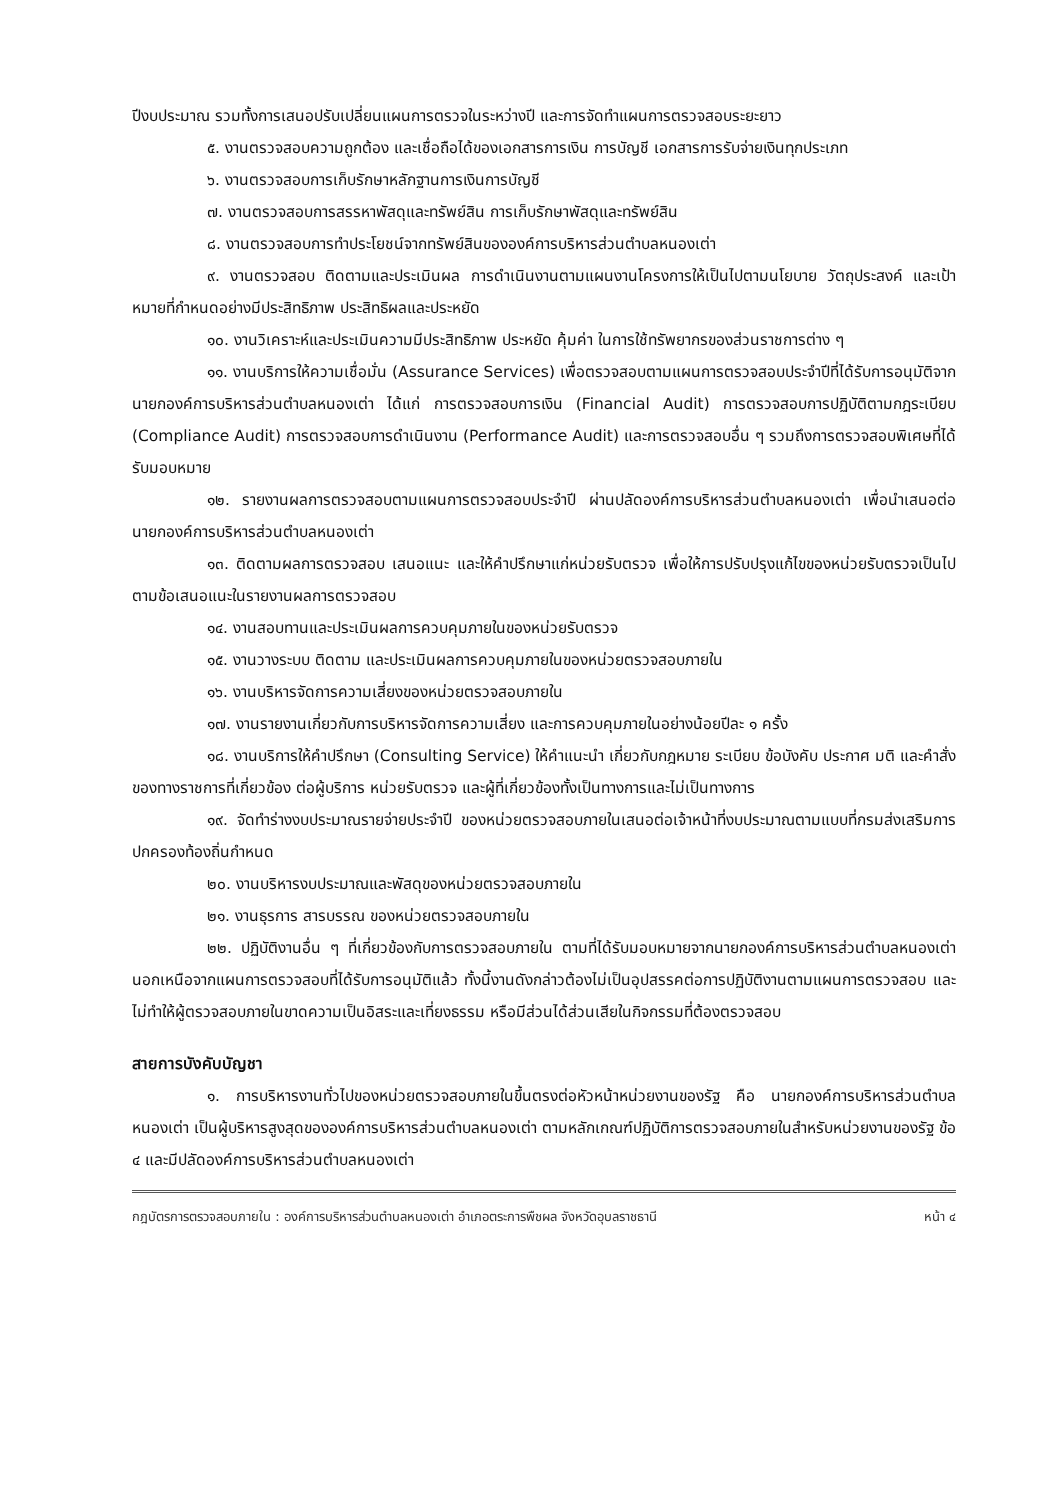ปีงบประมาณ รวมทั้งการเสนอปรับเปลี่ยนแผนการตรวจในระหว่างปี และการจัดทำแผนการตรวจสอบระยะยาว
๕. งานตรวจสอบความถูกต้อง และเชื่อถือได้ของเอกสารการเงิน การบัญชี เอกสารการรับจ่ายเงินทุกประเภท
๖. งานตรวจสอบการเก็บรักษาหลักฐานการเงินการบัญชี
๗. งานตรวจสอบการสรรหาพัสดุและทรัพย์สิน การเก็บรักษาพัสดุและทรัพย์สิน
๘. งานตรวจสอบการทำประโยชน์จากทรัพย์สินขององค์การบริหารส่วนตำบลหนองเต่า
๙. งานตรวจสอบ ติดตามและประเมินผล การดำเนินงานตามแผนงานโครงการให้เป็นไปตามนโยบาย วัตถุประสงค์ และเป้าหมายที่กำหนดอย่างมีประสิทธิภาพ ประสิทธิผลและประหยัด
๑๐. งานวิเคราะห์และประเมินความมีประสิทธิภาพ ประหยัด คุ้มค่า ในการใช้ทรัพยากรของส่วนราชการต่าง ๆ
๑๑. งานบริการให้ความเชื่อมั่น (Assurance Services) เพื่อตรวจสอบตามแผนการตรวจสอบประจำปีที่ได้รับการอนุมัติจากนายกองค์การบริหารส่วนตำบลหนองเต่า ได้แก่ การตรวจสอบการเงิน (Financial Audit) การตรวจสอบการปฏิบัติตามกฎระเบียบ (Compliance Audit) การตรวจสอบการดำเนินงาน (Performance Audit) และการตรวจสอบอื่น ๆ รวมถึงการตรวจสอบพิเศษที่ได้รับมอบหมาย
๑๒. รายงานผลการตรวจสอบตามแผนการตรวจสอบประจำปี ผ่านปลัดองค์การบริหารส่วนตำบลหนองเต่า เพื่อนำเสนอต่อนายกองค์การบริหารส่วนตำบลหนองเต่า
๑๓. ติดตามผลการตรวจสอบ เสนอแนะ และให้คำปรึกษาแก่หน่วยรับตรวจ เพื่อให้การปรับปรุงแก้ไขของหน่วยรับตรวจเป็นไปตามข้อเสนอแนะในรายงานผลการตรวจสอบ
๑๔. งานสอบทานและประเมินผลการควบคุมภายในของหน่วยรับตรวจ
๑๕. งานวางระบบ ติดตาม และประเมินผลการควบคุมภายในของหน่วยตรวจสอบภายใน
๑๖. งานบริหารจัดการความเสี่ยงของหน่วยตรวจสอบภายใน
๑๗. งานรายงานเกี่ยวกับการบริหารจัดการความเสี่ยง และการควบคุมภายในอย่างน้อยปีละ ๑ ครั้ง
๑๘. งานบริการให้คำปรึกษา (Consulting Service) ให้คำแนะนำ เกี่ยวกับกฎหมาย ระเบียบ ข้อบังคับ ประกาศ มติ และคำสั่งของทางราชการที่เกี่ยวข้อง ต่อผู้บริการ หน่วยรับตรวจ และผู้ที่เกี่ยวข้องทั้งเป็นทางการและไม่เป็นทางการ
๑๙. จัดทำร่างงบประมาณรายจ่ายประจำปี ของหน่วยตรวจสอบภายในเสนอต่อเจ้าหน้าที่งบประมาณตามแบบที่กรมส่งเสริมการปกครองท้องถิ่นกำหนด
๒๐. งานบริหารงบประมาณและพัสดุของหน่วยตรวจสอบภายใน
๒๑. งานธุรการ สารบรรณ ของหน่วยตรวจสอบภายใน
๒๒. ปฏิบัติงานอื่น ๆ ที่เกี่ยวข้องกับการตรวจสอบภายใน ตามที่ได้รับมอบหมายจากนายกองค์การบริหารส่วนตำบลหนองเต่า นอกเหนือจากแผนการตรวจสอบที่ได้รับการอนุมัติแล้ว ทั้งนี้งานดังกล่าวต้องไม่เป็นอุปสรรคต่อการปฏิบัติงานตามแผนการตรวจสอบ และไม่ทำให้ผู้ตรวจสอบภายในขาดความเป็นอิสระและเที่ยงธรรม หรือมีส่วนได้ส่วนเสียในกิจกรรมที่ต้องตรวจสอบ
สายการบังคับบัญชา
๑. การบริหารงานทั่วไปของหน่วยตรวจสอบภายในขึ้นตรงต่อหัวหน้าหน่วยงานของรัฐ คือ นายกองค์การบริหารส่วนตำบลหนองเต่า เป็นผู้บริหารสูงสุดขององค์การบริหารส่วนตำบลหนองเต่า ตามหลักเกณฑ์ปฏิบัติการตรวจสอบภายในสำหรับหน่วยงานของรัฐ ข้อ ๔ และมีปลัดองค์การบริหารส่วนตำบลหนองเต่า
กฎบัตรการตรวจสอบภายใน : องค์การบริหารส่วนตำบลหนองเต่า อำเภอตระการพืชผล จังหวัดอุบลราชธานี หน้า ๔